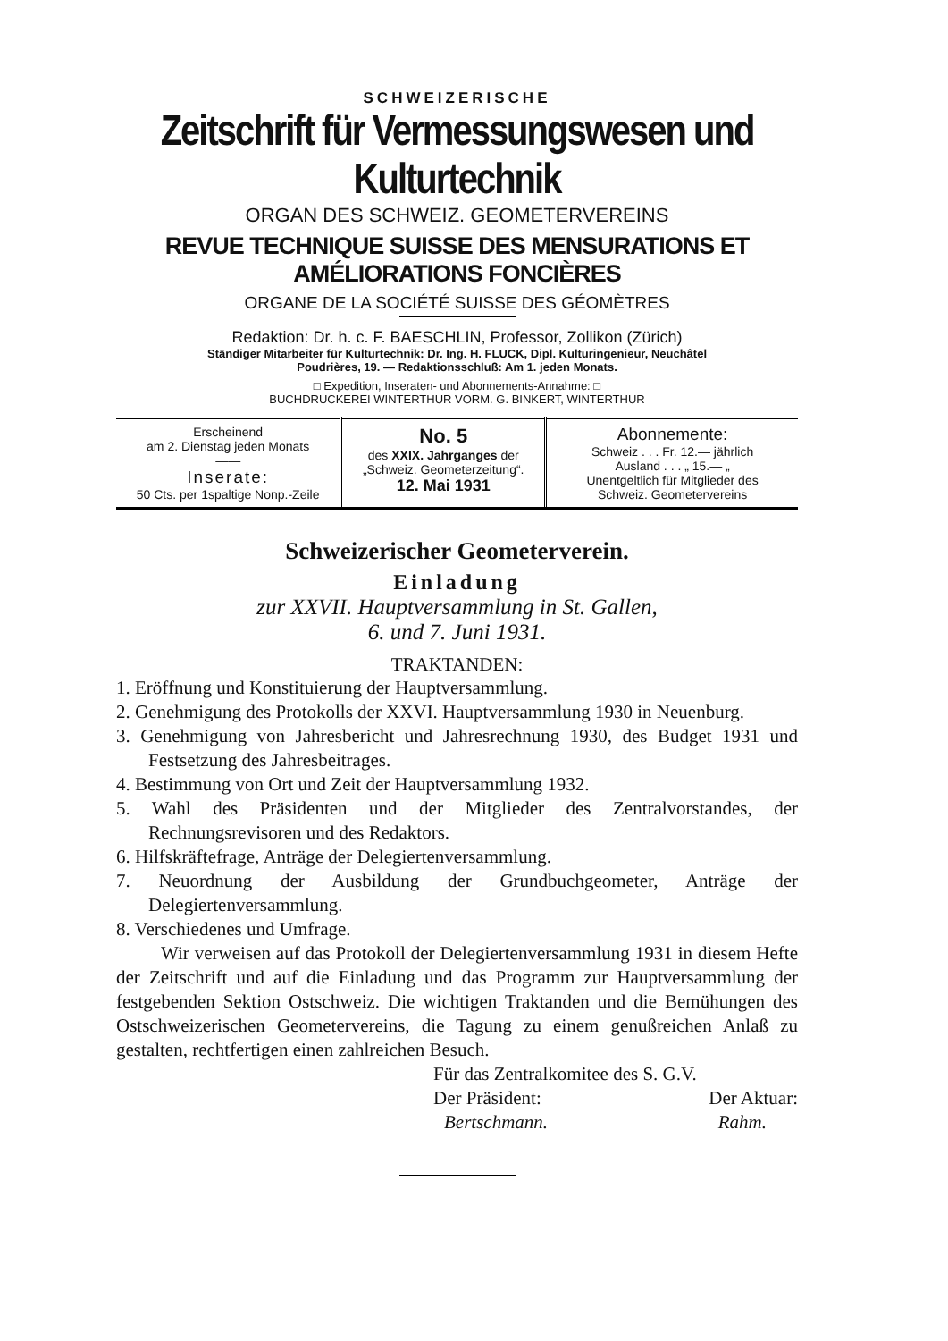SCHWEIZERISCHE
Zeitschrift für Vermessungswesen und Kulturtechnik
ORGAN DES SCHWEIZ. GEOMETERVEREINS
REVUE TECHNIQUE SUISSE DES MENSURATIONS ET AMÉLIORATIONS FONCIÈRES
ORGANE DE LA SOCIÉTÉ SUISSE DES GÉOMÈTRES
Redaktion: Dr. h. c. F. BAESCHLIN, Professor, Zollikon (Zürich)
Ständiger Mitarbeiter für Kulturtechnik: Dr. Ing. H. FLUCK, Dipl. Kulturingenieur, Neuchâtel
Poudrières, 19. — Redaktionsschluß: Am 1. jeden Monats.
□ Expedition, Inseraten- und Abonnements-Annahme: □
BUCHDRUCKEREI WINTERTHUR VORM. G. BINKERT, WINTERTHUR
| Erscheinend am 2. Dienstag jeden Monats —— Inserate: 50 Cts. per 1spaltige Nonp.-Zeile | No. 5 des XXIX. Jahrganges der „Schweiz. Geometerzeitung“. 12. Mai 1931 | Abonnemente: Schweiz . . . Fr. 12.— jährlich Ausland . . . „ 15.— „ Unentgeltlich für Mitglieder des Schweiz. Geometervereins |
Schweizerischer Geometerverein.
Einladung
zur XXVII. Hauptversammlung in St. Gallen,
6. und 7. Juni 1931.
TRAKTANDEN:
1. Eröffnung und Konstituierung der Hauptversammlung.
2. Genehmigung des Protokolls der XXVI. Hauptversammlung 1930 in Neuenburg.
3. Genehmigung von Jahresbericht und Jahresrechnung 1930, des Budget 1931 und Festsetzung des Jahresbeitrages.
4. Bestimmung von Ort und Zeit der Hauptversammlung 1932.
5. Wahl des Präsidenten und der Mitglieder des Zentralvorstandes, der Rechnungsrevisoren und des Redaktors.
6. Hilfskräftefrage, Anträge der Delegiertenversammlung.
7. Neuordnung der Ausbildung der Grundbuchgeometer, Anträge der Delegiertenversammlung.
8. Verschiedenes und Umfrage.
Wir verweisen auf das Protokoll der Delegiertenversammlung 1931 in diesem Hefte der Zeitschrift und auf die Einladung und das Programm zur Hauptversammlung der festgebenden Sektion Ostschweiz. Die wichtigen Traktanden und die Bemühungen des Ostschweizerischen Geometervereins, die Tagung zu einem genußreichen Anlaß zu gestalten, rechtfertigen einen zahlreichen Besuch.
Für das Zentralkomitee des S. G.V.
Der Präsident: Der Aktuar:
Bertschmann. Rahm.